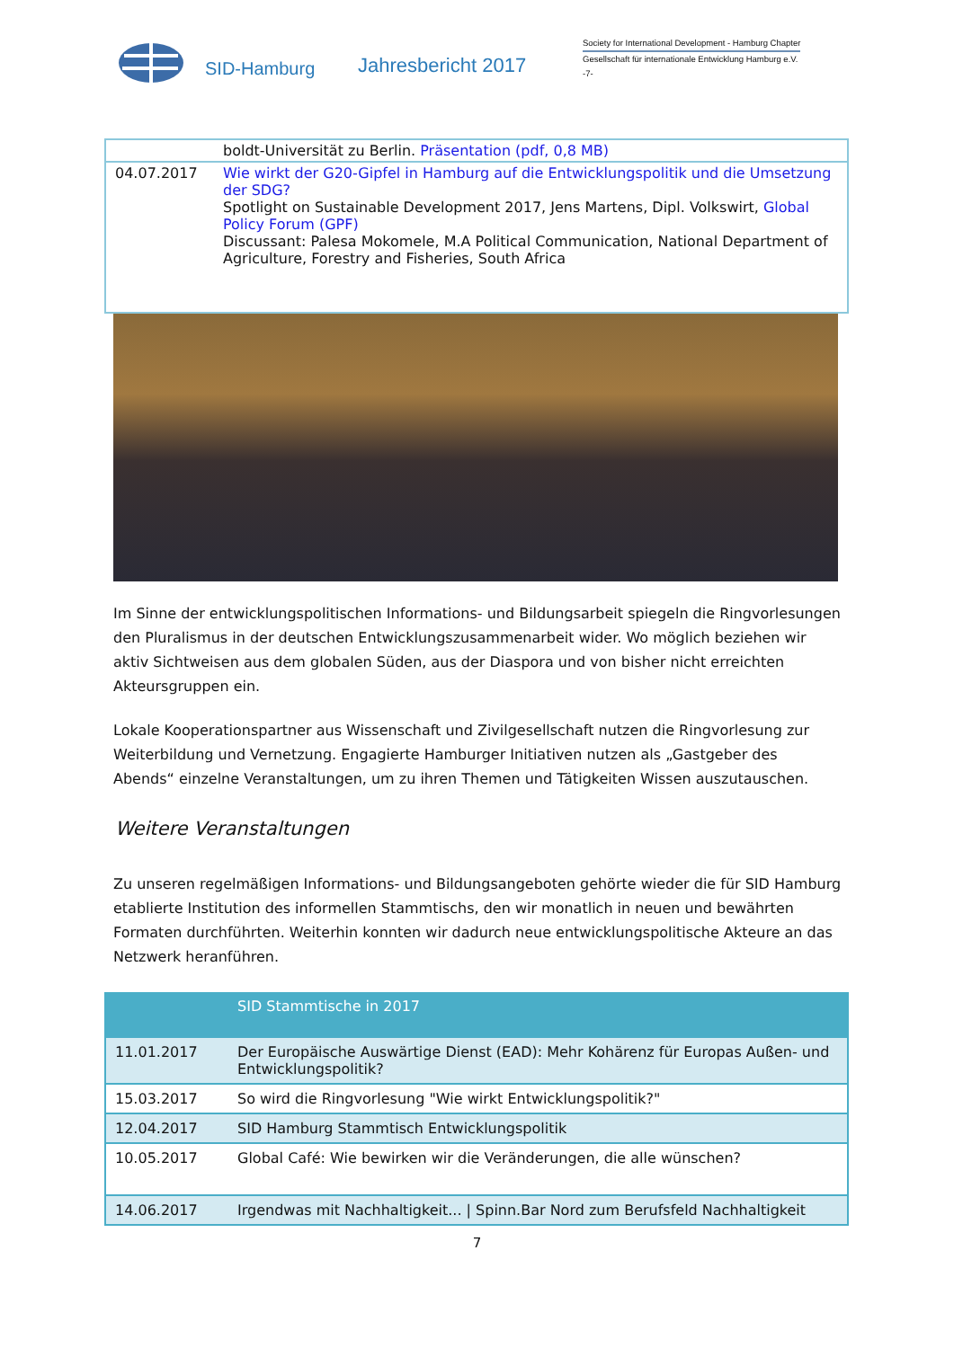SID-Hamburg
Jahresbericht 2017
Society for International Development - Hamburg Chapter
Gesellschaft für internationale Entwicklung Hamburg e.V.
-7-
| | boldt-Universität zu Berlin. Präsentation (pdf, 0,8 MB) |
| 04.07.2017 | Wie wirkt der G20-Gipfel in Hamburg auf die Entwicklungspolitik und die Umsetzung der SDG? Spotlight on Sustainable Development 2017, Jens Martens, Dipl. Volkswirt, Global Policy Forum (GPF) Discussant: Palesa Mokomele, M.A Political Communication, National Department of Agriculture, Forestry and Fisheries, South Africa |
Im Sinne der entwicklungspolitischen Informations- und Bildungsarbeit spiegeln die Ringvorlesungen den Pluralismus in der deutschen Entwicklungszusammenarbeit wider. Wo möglich beziehen wir aktiv Sichtweisen aus dem globalen Süden, aus der Diaspora und von bisher nicht erreichten Akteursgruppen ein.
Lokale Kooperationspartner aus Wissenschaft und Zivilgesellschaft nutzen die Ringvorlesung zur Weiterbildung und Vernetzung. Engagierte Hamburger Initiativen nutzen als „Gastgeber des Abends“ einzelne Veranstaltungen, um zu ihren Themen und Tätigkeiten Wissen auszutauschen.
Weitere Veranstaltungen
Zu unseren regelmäßigen Informations- und Bildungsangeboten gehörte wieder die für SID Hamburg etablierte Institution des informellen Stammtischs, den wir monatlich in neuen und bewährten Formaten durchführten. Weiterhin konnten wir dadurch neue entwicklungspolitische Akteure an das Netzwerk heranführen.
| | SID Stammtische in 2017 |
| --- | --- |
| 11.01.2017 | Der Europäische Auswärtige Dienst (EAD): Mehr Kohärenz für Europas Außen- und Entwicklungspolitik? |
| 15.03.2017 | So wird die Ringvorlesung "Wie wirkt Entwicklungspolitik?" |
| 12.04.2017 | SID Hamburg Stammtisch Entwicklungspolitik |
| 10.05.2017 | Global Café: Wie bewirken wir die Veränderungen, die alle wünschen? |
| 14.06.2017 | Irgendwas mit Nachhaltigkeit... / Spinn.Bar Nord zum Berufsfeld Nachhaltigkeit |
7